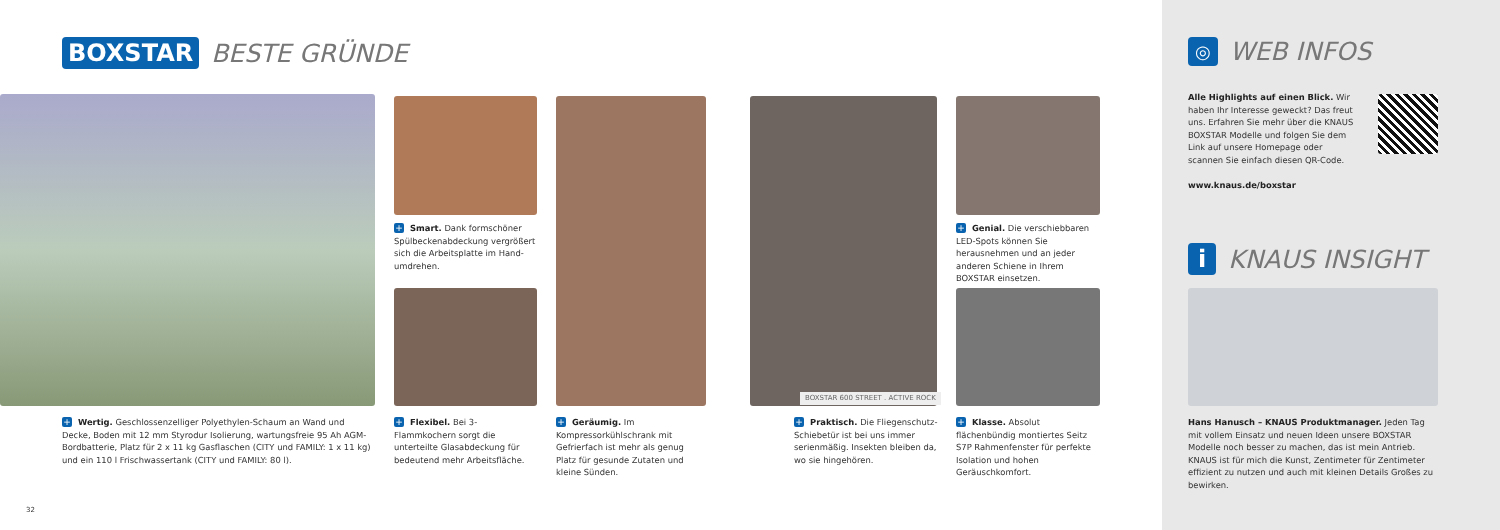BOXSTAR BESTE GRÜNDE
BOXSTAR 600 STREET . ACTIVE ROCK
+ Smart. Dank formschöner Spülbeckenabdeckung vergrößert sich die Arbeitsplatte im Hand­umdrehen.
+ Genial. Die verschiebbaren LED-Spots können Sie herausnehmen und an jeder anderen Schiene in Ihrem BOXSTAR einsetzen.
+ Wertig. Geschlossenzelliger Polyethylen-Schaum an Wand und Decke, Boden mit 12 mm Styrodur Isolierung, wartungsfreie 95 Ah AGM-Bordbatterie, Platz für 2 x 11 kg Gasflaschen (CITY und FAMILY: 1 x 11 kg) und ein 110 l Frisch­wassertank (CITY und FAMILY: 80 l).
+ Flexibel. Bei 3-Flammkochern sorgt die unterteilte Glasab­deckung für bedeutend mehr Arbeitsfläche.
+ Geräumig. Im Kompressorkühl­schrank mit Gefrierfach ist mehr als genug Platz für gesunde Zutaten und kleine Sünden.
+ Praktisch. Die Fliegenschutz-Schiebetür ist bei uns immer serienmäßig. Insekten bleiben da, wo sie hingehören.
+ Klasse. Absolut flächenbündig montiertes Seitz S7P Rahmen­fenster für perfekte Isolation und hohen Geräuschkomfort.
32
◎ WEB INFOS
Alle Highlights auf einen Blick. Wir haben Ihr Interesse geweckt? Das freut uns. Er­fahren Sie mehr über die KNAUS BOXSTAR Modelle und folgen Sie dem Link auf unsere Homepage oder scannen Sie einfach diesen QR-Code.
www.knaus.de/boxstar
i KNAUS INSIGHT
Hans Hanusch – KNAUS Produktmanager. Jeden Tag mit vollem Einsatz und neuen Ideen unsere BOXSTAR Modelle noch besser zu machen, das ist mein Antrieb. KNAUS ist für mich die Kunst, Zentimeter für Zentimeter effizient zu nutzen und auch mit kleinen Details Großes zu bewirken.